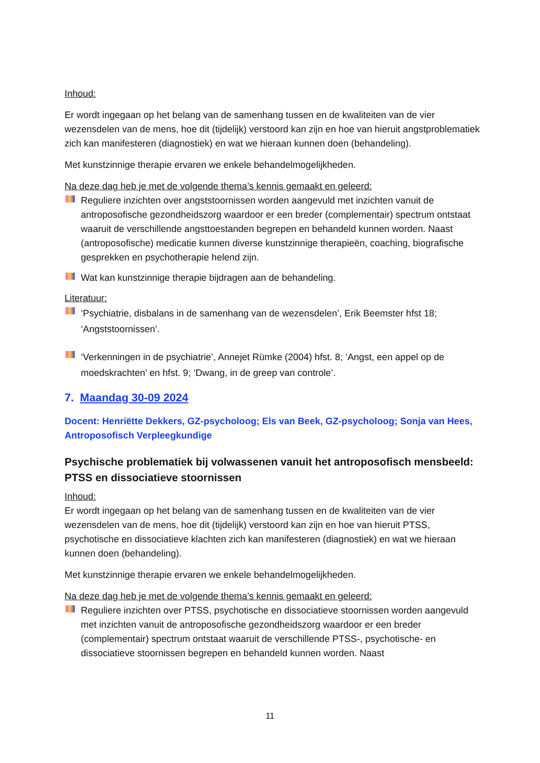Inhoud:
Er wordt ingegaan op het belang van de samenhang tussen en de kwaliteiten van de vier wezensdelen van de mens, hoe dit (tijdelijk) verstoord kan zijn en hoe van hieruit angstproblematiek zich kan manifesteren (diagnostiek) en wat we hieraan kunnen doen (behandeling).
Met kunstzinnige therapie ervaren we enkele behandelmogelijkheden.
Na deze dag heb je met de volgende thema’s kennis gemaakt en geleerd:
Reguliere inzichten over angststoornissen worden aangevuld met inzichten vanuit de antroposofische gezondheidszorg waardoor er een breder (complementair) spectrum ontstaat waaruit de verschillende angsttoestanden begrepen en behandeld kunnen worden. Naast (antroposofische) medicatie kunnen diverse kunstzinnige therapieën, coaching, biografische gesprekken en psychotherapie helend zijn.
Wat kan kunstzinnige therapie bijdragen aan de behandeling.
Literatuur:
‘Psychiatrie, disbalans in de samenhang van de wezensdelen’, Erik Beemster hfst 18; ‘Angststoornissen’.
‘Verkenningen in de psychiatrie’, Annejet Rümke (2004) hfst. 8; ‘Angst, een appel op de moedskrachten’ en hfst. 9; ‘Dwang, in de greep van controle’.
7. Maandag 30-09 2024
Docent: Henriëtte Dekkers, GZ-psycholoog; Els van Beek, GZ-psycholoog; Sonja van Hees, Antroposofisch Verpleegkundige
Psychische problematiek bij volwassenen vanuit het antroposofisch mensbeeld: PTSS en dissociatieve stoornissen
Inhoud:
Er wordt ingegaan op het belang van de samenhang tussen en de kwaliteiten van de vier wezensdelen van de mens, hoe dit (tijdelijk) verstoord kan zijn en hoe van hieruit PTSS, psychotische en dissociatieve klachten zich kan manifesteren (diagnostiek) en wat we hieraan kunnen doen (behandeling).
Met kunstzinnige therapie ervaren we enkele behandelmogelijkheden.
Na deze dag heb je met de volgende thema’s kennis gemaakt en geleerd:
Reguliere inzichten over PTSS, psychotische en dissociatieve stoornissen worden aangevuld met inzichten vanuit de antroposofische gezondheidszorg waardoor er een breder (complementair) spectrum ontstaat waaruit de verschillende PTSS-, psychotische- en dissociatieve stoornissen begrepen en behandeld kunnen worden. Naast
11